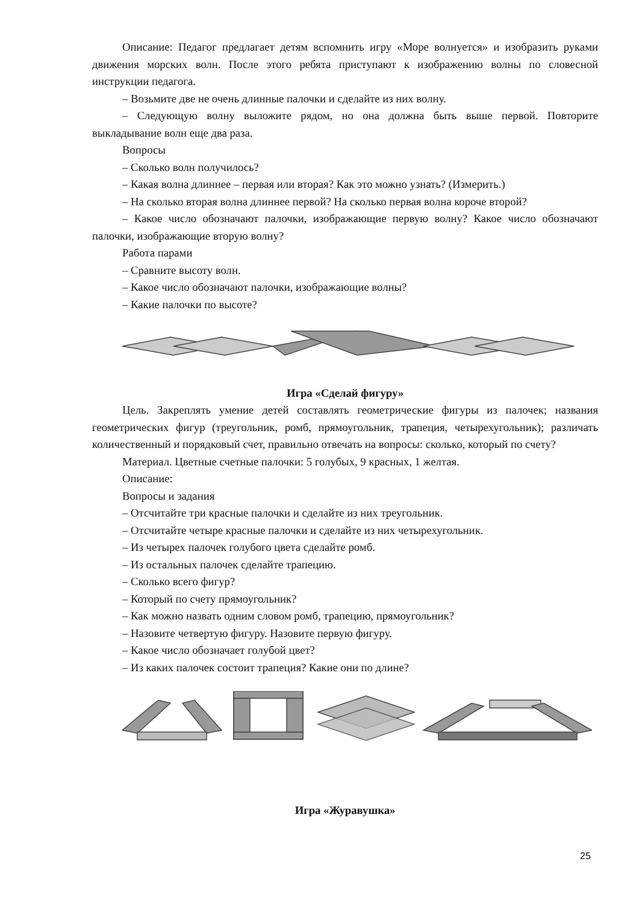Описание: Педагог предлагает детям вспомнить игру «Море волнуется» и изобразить руками движения морских волн. После этого ребята приступают к изображению волны по словесной инструкции педагога.
– Возьмите две не очень длинные палочки и сделайте из них волну.
– Следующую волну выложите рядом, но она должна быть выше первой. Повторите выкладывание волн еще два раза.
Вопросы
– Сколько волн получилось?
– Какая волна длиннее – первая или вторая? Как это можно узнать? (Измерить.)
– На сколько вторая волна длиннее первой? На сколько первая волна короче второй?
– Какое число обозначают палочки, изображающие первую волну? Какое число обозначают палочки, изображающие вторую волну?
Работа парами
– Сравните высоту волн.
– Какое число обозначают палочки, изображающие волны?
– Какие палочки по высоте?
Игра «Сделай фигуру»
Цель. Закреплять умение детей составлять геометрические фигуры из палочек; названия геометрических фигур (треугольник, ромб, прямоугольник, трапеция, четырехугольник); различать количественный и порядковый счет, правильно отвечать на вопросы: сколько, который по счету?
Материал. Цветные счетные палочки: 5 голубых, 9 красных, 1 желтая.
Описание:
Вопросы и задания
– Отсчитайте три красные палочки и сделайте из них треугольник.
– Отсчитайте четыре красные палочки и сделайте из них четырехугольник.
– Из четырех палочек голубого цвета сделайте ромб.
– Из остальных палочек сделайте трапецию.
– Сколько всего фигур?
– Который по счету прямоугольник?
– Как можно назвать одним словом ромб, трапецию, прямоугольник?
– Назовите четвертую фигуру. Назовите первую фигуру.
– Какое число обозначает голубой цвет?
– Из каких палочек состоит трапеция? Какие они по длине?
Игра «Журавушка»
25